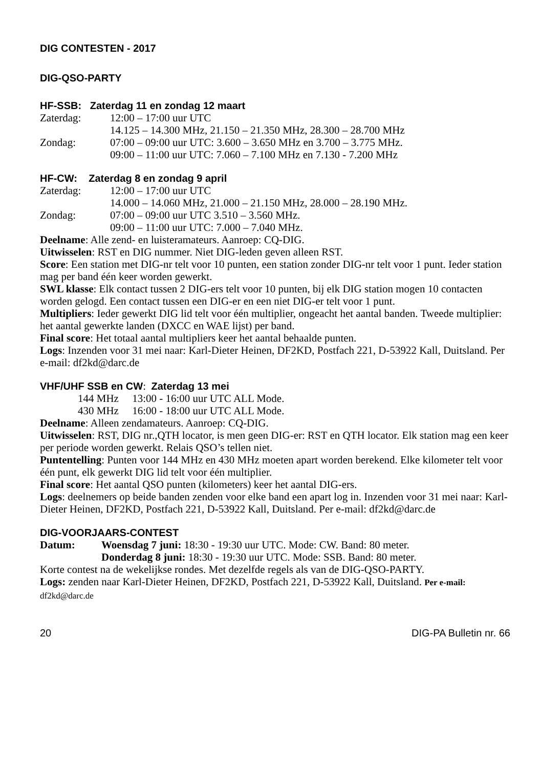DIG CONTESTEN - 2017
DIG-QSO-PARTY
HF-SSB: Zaterdag 11 en zondag 12 maart
Zaterdag: 12:00 – 17:00 uur UTC
14.125 – 14.300 MHz, 21.150 – 21.350 MHz, 28.300 – 28.700 MHz
Zondag: 07:00 – 09:00 uur UTC: 3.600 – 3.650 MHz en 3.700 – 3.775 MHz.
09:00 – 11:00 uur UTC: 7.060 – 7.100 MHz en 7.130 - 7.200 MHz
HF-CW: Zaterdag 8 en zondag 9 april
Zaterdag: 12:00 – 17:00 uur UTC
14.000 – 14.060 MHz, 21.000 – 21.150 MHz, 28.000 – 28.190 MHz.
Zondag: 07:00 – 09:00 uur UTC 3.510 – 3.560 MHz.
09:00 – 11:00 uur UTC: 7.000 – 7.040 MHz.
Deelname: Alle zend- en luisteramateurs. Aanroep: CQ-DIG.
Uitwisselen: RST en DIG nummer. Niet DIG-leden geven alleen RST.
Score: Een station met DIG-nr telt voor 10 punten, een station zonder DIG-nr telt voor 1 punt. Ieder station mag per band één keer worden gewerkt.
SWL klasse: Elk contact tussen 2 DIG-ers telt voor 10 punten, bij elk DIG station mogen 10 contacten worden gelogd. Een contact tussen een DIG-er en een niet DIG-er telt voor 1 punt.
Multipliers: Ieder gewerkt DIG lid telt voor één multiplier, ongeacht het aantal banden. Tweede multiplier: het aantal gewerkte landen (DXCC en WAE lijst) per band.
Final score: Het totaal aantal multipliers keer het aantal behaalde punten.
Logs: Inzenden voor 31 mei naar: Karl-Dieter Heinen, DF2KD, Postfach 221, D-53922 Kall, Duitsland. Per e-mail: df2kd@darc.de
VHF/UHF SSB en CW: Zaterdag 13 mei
144 MHz 13:00 - 16:00 uur UTC ALL Mode.
430 MHz 16:00 - 18:00 uur UTC ALL Mode.
Deelname: Alleen zendamateurs. Aanroep: CQ-DIG.
Uitwisselen: RST, DIG nr.,QTH locator, is men geen DIG-er: RST en QTH locator. Elk station mag een keer per periode worden gewerkt. Relais QSO’s tellen niet.
Puntentelling: Punten voor 144 MHz en 430 MHz moeten apart worden berekend. Elke kilometer telt voor één punt, elk gewerkt DIG lid telt voor één multiplier.
Final score: Het aantal QSO punten (kilometers) keer het aantal DIG-ers.
Logs: deelnemers op beide banden zenden voor elke band een apart log in. Inzenden voor 31 mei naar: Karl-Dieter Heinen, DF2KD, Postfach 221, D-53922 Kall, Duitsland. Per e-mail: df2kd@darc.de
DIG-VOORJAARS-CONTEST
Datum: Woensdag 7 juni: 18:30 - 19:30 uur UTC. Mode: CW. Band: 80 meter.
Donderdag 8 juni: 18:30 - 19:30 uur UTC. Mode: SSB. Band: 80 meter.
Korte contest na de wekelijkse rondes. Met dezelfde regels als van de DIG-QSO-PARTY.
Logs: zenden naar Karl-Dieter Heinen, DF2KD, Postfach 221, D-53922 Kall, Duitsland. Per e-mail: df2kd@darc.de
20 DIG-PA Bulletin nr. 66